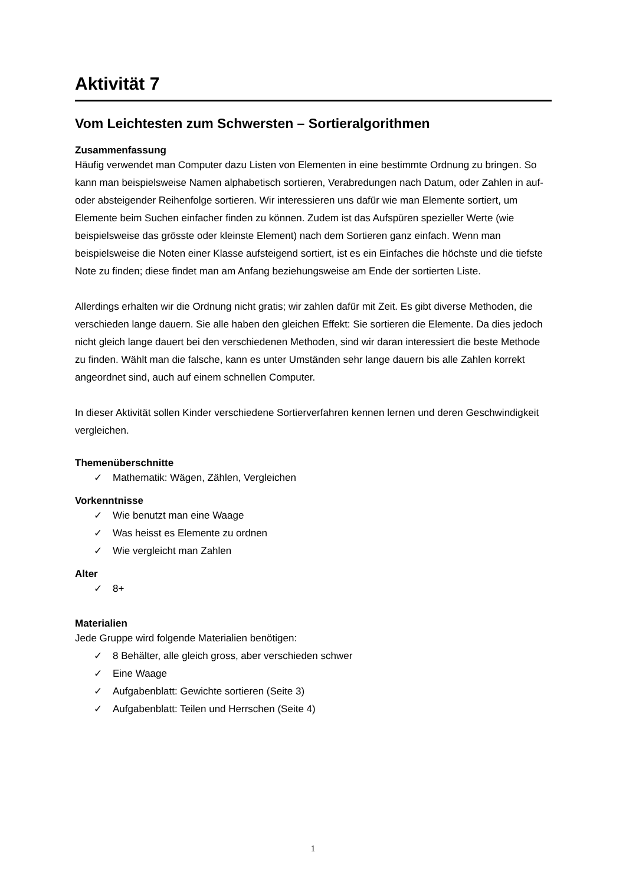Aktivität 7
Vom Leichtesten zum Schwersten – Sortieralgorithmen
Zusammenfassung
Häufig verwendet man Computer dazu Listen von Elementen in eine bestimmte Ordnung zu bringen. So kann man beispielsweise Namen alphabetisch sortieren, Verabredungen nach Datum, oder Zahlen in auf- oder absteigender Reihenfolge sortieren. Wir interessieren uns dafür wie man Elemente sortiert, um Elemente beim Suchen einfacher finden zu können. Zudem ist das Aufspüren spezieller Werte (wie beispielsweise das grösste oder kleinste Element) nach dem Sortieren ganz einfach. Wenn man beispielsweise die Noten einer Klasse aufsteigend sortiert, ist es ein Einfaches die höchste und die tiefste Note zu finden; diese findet man am Anfang beziehungsweise am Ende der sortierten Liste.
Allerdings erhalten wir die Ordnung nicht gratis; wir zahlen dafür mit Zeit. Es gibt diverse Methoden, die verschieden lange dauern. Sie alle haben den gleichen Effekt: Sie sortieren die Elemente. Da dies jedoch nicht gleich lange dauert bei den verschiedenen Methoden, sind wir daran interessiert die beste Methode zu finden. Wählt man die falsche, kann es unter Umständen sehr lange dauern bis alle Zahlen korrekt angeordnet sind, auch auf einem schnellen Computer.
In dieser Aktivität sollen Kinder verschiedene Sortierverfahren kennen lernen und deren Geschwindigkeit vergleichen.
Themenüberschnitte
✓ Mathematik: Wägen, Zählen, Vergleichen
Vorkenntnisse
✓ Wie benutzt man eine Waage
✓ Was heisst es Elemente zu ordnen
✓ Wie vergleicht man Zahlen
Alter
✓ 8+
Materialien
Jede Gruppe wird folgende Materialien benötigen:
✓ 8 Behälter, alle gleich gross, aber verschieden schwer
✓ Eine Waage
✓ Aufgabenblatt: Gewichte sortieren (Seite 3)
✓ Aufgabenblatt: Teilen und Herrschen (Seite 4)
1